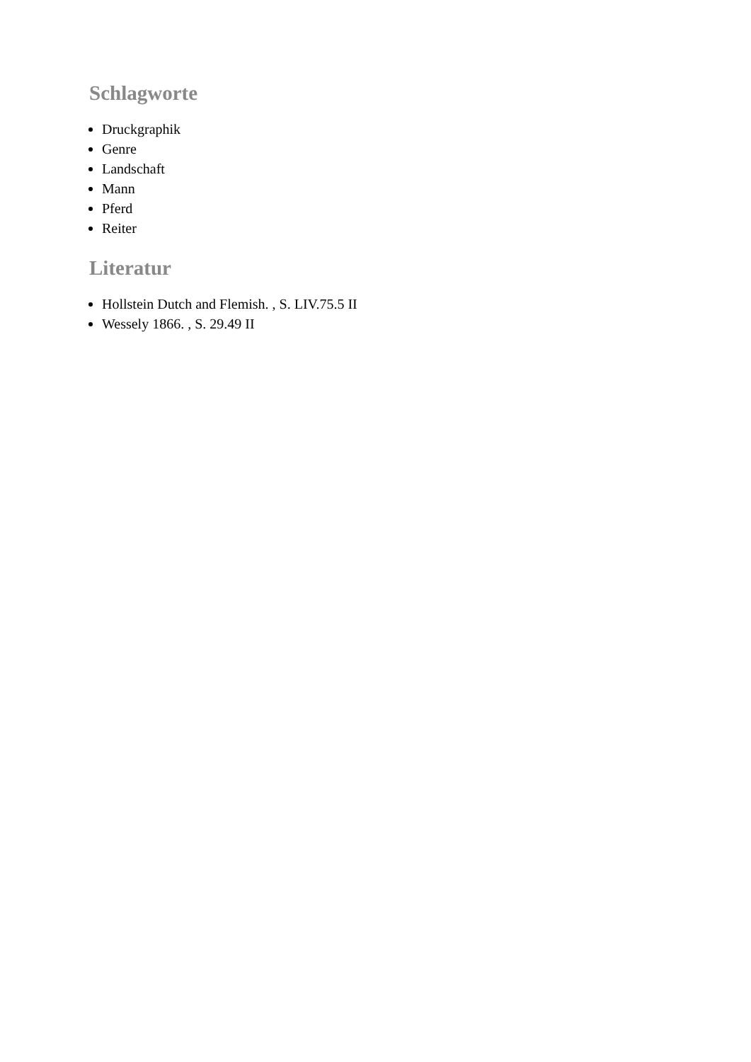Schlagworte
Druckgraphik
Genre
Landschaft
Mann
Pferd
Reiter
Literatur
Hollstein Dutch and Flemish. , S. LIV.75.5 II
Wessely 1866. , S. 29.49 II